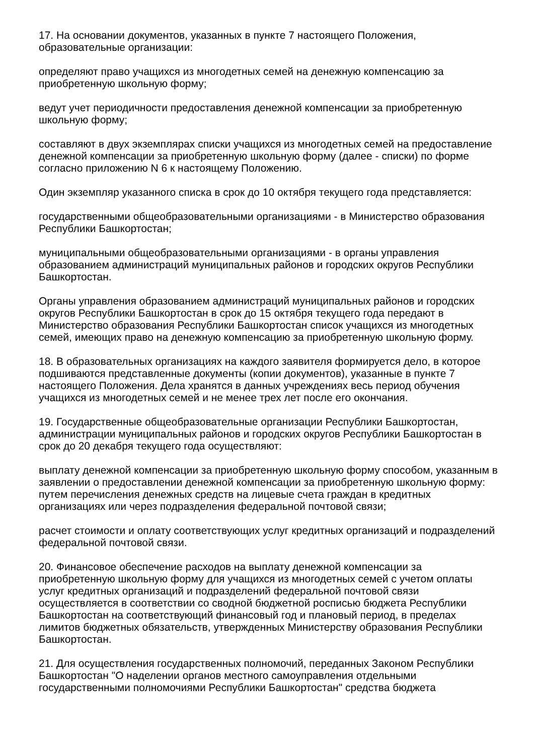17. На основании документов, указанных в пункте 7 настоящего Положения,
образовательные организации:
определяют право учащихся из многодетных семей на денежную компенсацию за
приобретенную школьную форму;
ведут учет периодичности предоставления денежной компенсации за приобретенную
школьную форму;
составляют в двух экземплярах списки учащихся из многодетных семей на предоставление
денежной компенсации за приобретенную школьную форму (далее - списки) по форме
согласно приложению N 6 к настоящему Положению.
Один экземпляр указанного списка в срок до 10 октября текущего года представляется:
государственными общеобразовательными организациями - в Министерство образования
Республики Башкортостан;
муниципальными общеобразовательными организациями - в органы управления
образованием администраций муниципальных районов и городских округов Республики
Башкортостан.
Органы управления образованием администраций муниципальных районов и городских
округов Республики Башкортостан в срок до 15 октября текущего года передают в
Министерство образования Республики Башкортостан список учащихся из многодетных
семей, имеющих право на денежную компенсацию за приобретенную школьную форму.
18. В образовательных организациях на каждого заявителя формируется дело, в которое
подшиваются представленные документы (копии документов), указанные в пункте 7
настоящего Положения. Дела хранятся в данных учреждениях весь период обучения
учащихся из многодетных семей и не менее трех лет после его окончания.
19. Государственные общеобразовательные организации Республики Башкортостан,
администрации муниципальных районов и городских округов Республики Башкортостан в
срок до 20 декабря текущего года осуществляют:
выплату денежной компенсации за приобретенную школьную форму способом, указанным в
заявлении о предоставлении денежной компенсации за приобретенную школьную форму:
путем перечисления денежных средств на лицевые счета граждан в кредитных
организациях или через подразделения федеральной почтовой связи;
расчет стоимости и оплату соответствующих услуг кредитных организаций и подразделений
федеральной почтовой связи.
20. Финансовое обеспечение расходов на выплату денежной компенсации за
приобретенную школьную форму для учащихся из многодетных семей с учетом оплаты
услуг кредитных организаций и подразделений федеральной почтовой связи
осуществляется в соответствии со сводной бюджетной росписью бюджета Республики
Башкортостан на соответствующий финансовый год и плановый период, в пределах
лимитов бюджетных обязательств, утвержденных Министерству образования Республики
Башкортостан.
21. Для осуществления государственных полномочий, переданных Законом Республики
Башкортостан "О наделении органов местного самоуправления отдельными
государственными полномочиями Республики Башкортостан" средства бюджета